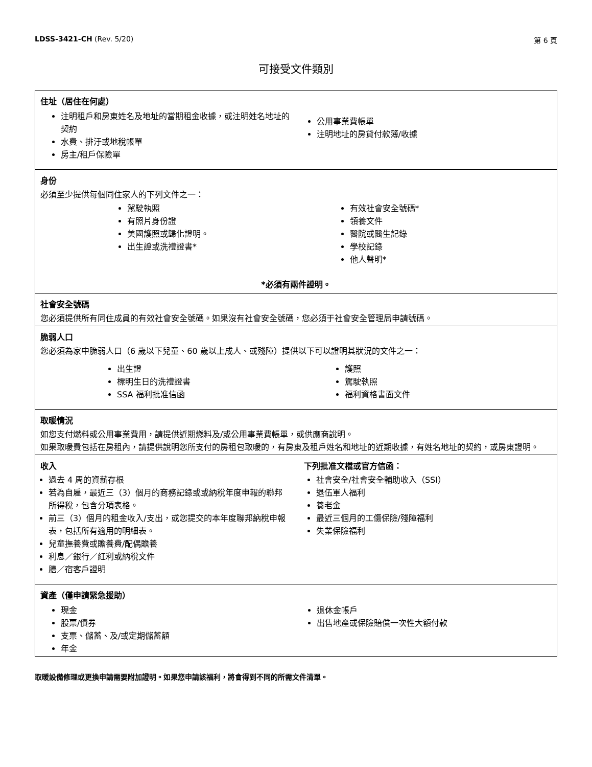LDSS-3421-CH (Rev. 5/20) 第 6 頁
可接受文件類別
住址（居住在何處）
注明租戶和房東姓名及地址的當期租金收據，或注明姓名地址的契約
水費、排汙或地稅帳單
房主/租戶保險單
公用事業費帳單
注明地址的房貸付款簿/收據
身份
必須至少提供每個同住家人的下列文件之一：
駕駛執照
有照片身份證
美國護照或歸化證明。
出生證或洗禮證書*
有效社會安全號碼*
領養文件
醫院或醫生記錄
學校記錄
他人聲明*
*必須有兩件證明。
社會安全號碼
您必須提供所有同住成員的有效社會安全號碼。如果沒有社會安全號碼，您必須于社會安全管理局申請號碼。
脆弱人口
您必須為家中脆弱人口（6 歲以下兒童、60 歲以上成人、或殘障）提供以下可以證明其狀況的文件之一：
出生證
標明生日的洗禮證書
SSA 福利批准信函
護照
駕駛執照
福利資格書面文件
取暖情況
如您支付燃料或公用事業費用，請提供近期燃料及/或公用事業費帳單，或供應商說明。
如果取暖費包括在房租內，請提供說明您所支付的房租包取暖的，有房東及租戶姓名和地址的近期收據，有姓名地址的契約，或房東證明。
收入
過去 4 周的資薪存根
若為自雇，最近三（3）個月的商務記錄或或納稅年度申報的聯邦所得稅，包含分項表格。
前三（3）個月的租金收入/支出，或您提交的本年度聯邦納稅申報表，包括所有適用的明細表。
兒童撫養費或贍養費/配偶贍養
利息／銀行／紅利或納稅文件
膳／宿客戶證明
下列批准文檔或官方信函：
社會安全/社會安全輔助收入（SSI）
退伍軍人福利
養老金
最近三個月的工傷保險/殘障福利
失業保險福利
資產（僅申請緊急援助）
現金
股票/債券
支票、儲蓄、及/或定期儲蓄額
年金
退休金帳戶
出售地產或保險賠償一次性大額付款
取暖設備修理或更換申請需要附加證明。如果您申請該福利，將會得到不同的所需文件清單。